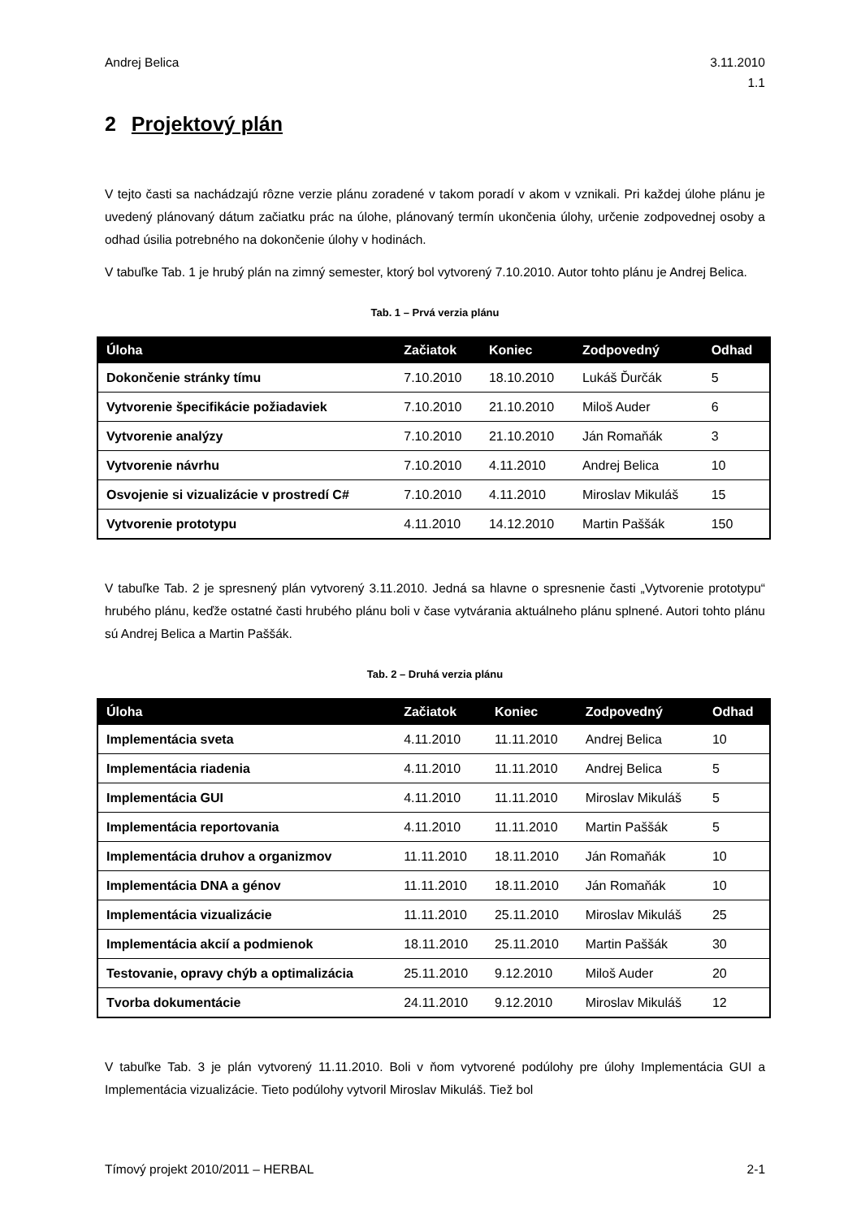Andrej Belica 3.11.2010
1.1
2 Projektový plán
V tejto časti sa nachádzajú rôzne verzie plánu zoradené v takom poradí v akom v vznikali. Pri každej úlohe plánu je uvedený plánovaný dátum začiatku prác na úlohe, plánovaný termín ukončenia úlohy, určenie zodpovednej osoby a odhad úsilia potrebného na dokončenie úlohy v hodinách.
V tabuľke Tab. 1 je hrubý plán na zimný semester, ktorý bol vytvorený 7.10.2010. Autor tohto plánu je Andrej Belica.
Tab. 1 – Prvá verzia plánu
| Úloha | Začiatok | Koniec | Zodpovedný | Odhad |
| --- | --- | --- | --- | --- |
| Dokončenie stránky tímu | 7.10.2010 | 18.10.2010 | Lukáš Ďurčák | 5 |
| Vytvorenie špecifikácie požiadaviek | 7.10.2010 | 21.10.2010 | Miloš Auder | 6 |
| Vytvorenie analýzy | 7.10.2010 | 21.10.2010 | Ján Romaňák | 3 |
| Vytvorenie návrhu | 7.10.2010 | 4.11.2010 | Andrej Belica | 10 |
| Osvojenie si vizualizácie v prostredí C# | 7.10.2010 | 4.11.2010 | Miroslav Mikuláš | 15 |
| Vytvorenie prototypu | 4.11.2010 | 14.12.2010 | Martin Paššák | 150 |
V tabuľke Tab. 2 je spresnený plán vytvorený 3.11.2010. Jedná sa hlavne o spresnenie časti „Vytvorenie prototypu“ hrubého plánu, keďže ostatné časti hrubého plánu boli v čase vytvárania aktuálneho plánu splnené. Autori tohto plánu sú Andrej Belica a Martin Paššák.
Tab. 2 – Druhá verzia plánu
| Úloha | Začiatok | Koniec | Zodpovedný | Odhad |
| --- | --- | --- | --- | --- |
| Implementácia sveta | 4.11.2010 | 11.11.2010 | Andrej Belica | 10 |
| Implementácia riadenia | 4.11.2010 | 11.11.2010 | Andrej Belica | 5 |
| Implementácia GUI | 4.11.2010 | 11.11.2010 | Miroslav Mikuláš | 5 |
| Implementácia reportovania | 4.11.2010 | 11.11.2010 | Martin Paššák | 5 |
| Implementácia druhov a organizmov | 11.11.2010 | 18.11.2010 | Ján Romaňák | 10 |
| Implementácia DNA a génov | 11.11.2010 | 18.11.2010 | Ján Romaňák | 10 |
| Implementácia vizualizácie | 11.11.2010 | 25.11.2010 | Miroslav Mikuláš | 25 |
| Implementácia akcií a podmienok | 18.11.2010 | 25.11.2010 | Martin Paššák | 30 |
| Testovanie, opravy chýb a optimalizácia | 25.11.2010 | 9.12.2010 | Miloš Auder | 20 |
| Tvorba dokumentácie | 24.11.2010 | 9.12.2010 | Miroslav Mikuláš | 12 |
V tabuľke Tab. 3 je plán vytvorený 11.11.2010. Boli v ňom vytvorené podúlohy pre úlohy Implementácia GUI a Implementácia vizualizácie. Tieto podúlohy vytvoril Miroslav Mikuláš. Tiež bol
Tímový projekt 2010/2011 – HERBAL 2-1